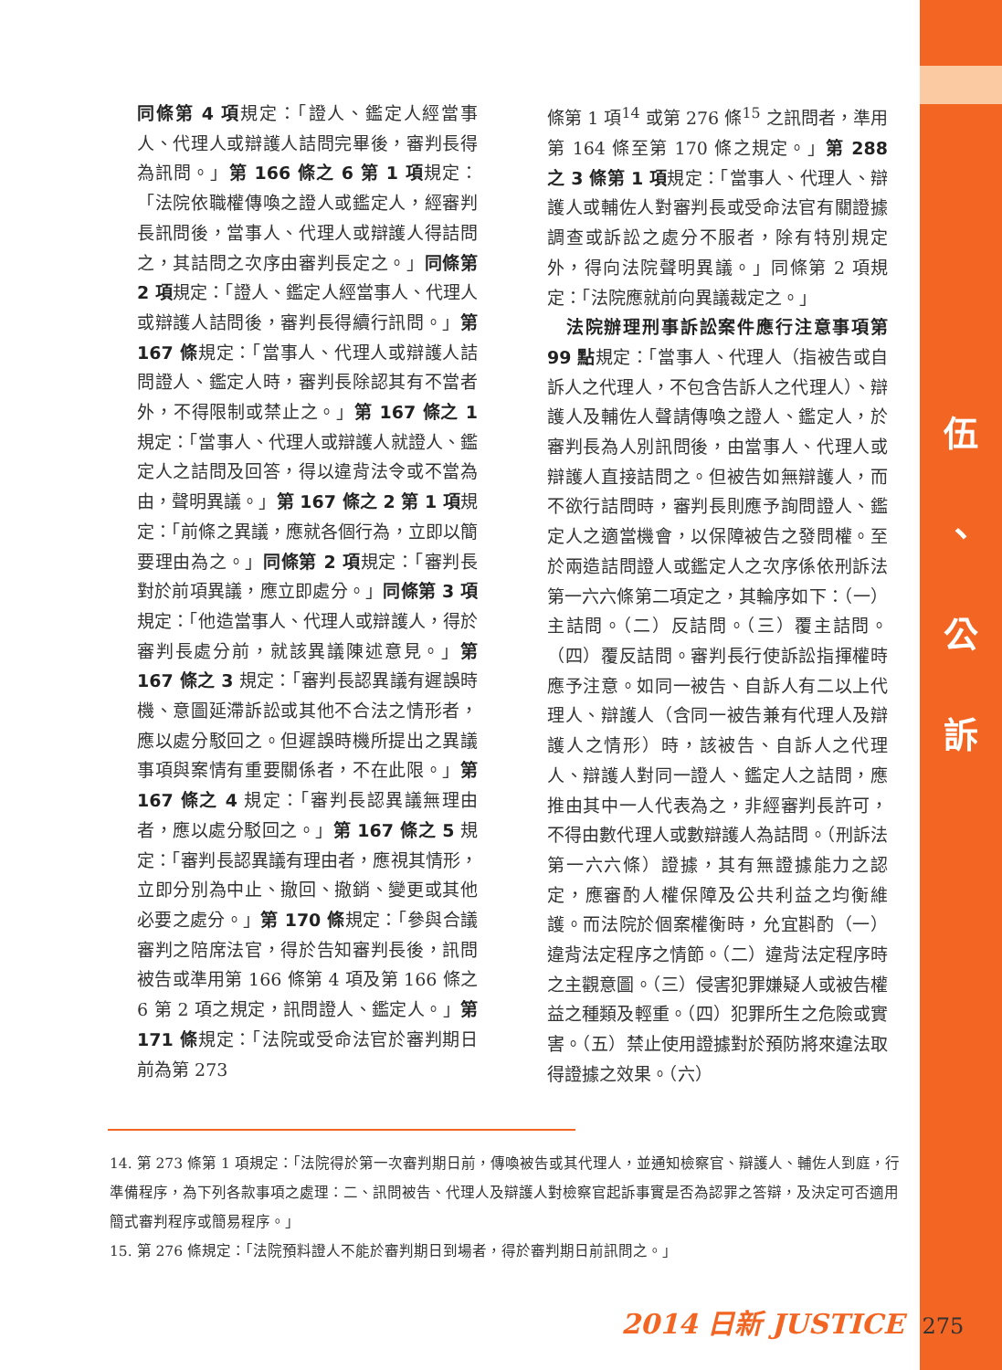同條第 4 項規定：「證人、鑑定人經當事人、代理人或辯護人詰問完畢後，審判長得為訊問。」第 166 條之 6 第 1 項規定：「法院依職權傳喚之證人或鑑定人，經審判長訊問後，當事人、代理人或辯護人得詰問之，其詰問之次序由審判長定之。」同條第 2 項規定：「證人、鑑定人經當事人、代理人或辯護人詰問後，審判長得續行訊問。」第 167 條規定：「當事人、代理人或辯護人詰問證人、鑑定人時，審判長除認其有不當者外，不得限制或禁止之。」第 167 條之 1 規定：「當事人、代理人或辯護人就證人、鑑定人之詰問及回答，得以違背法令或不當為由，聲明異議。」第 167 條之 2 第 1 項規定：「前條之異議，應就各個行為，立即以簡要理由為之。」同條第 2 項規定：「審判長對於前項異議，應立即處分。」同條第 3 項規定：「他造當事人、代理人或辯護人，得於審判長處分前，就該異議陳述意見。」第 167 條之 3 規定：「審判長認異議有遲誤時機、意圖延滯訴訟或其他不合法之情形者，應以處分駁回之。但遲誤時機所提出之異議事項與案情有重要關係者，不在此限。」第 167 條之 4 規定：「審判長認異議無理由者，應以處分駁回之。」第 167 條之 5 規定：「審判長認異議有理由者，應視其情形，立即分別為中止、撤回、撤銷、變更或其他必要之處分。」第 170 條規定：「參與合議審判之陪席法官，得於告知審判長後，訊問被告或準用第 166 條第 4 項及第 166 條之 6 第 2 項之規定，訊問證人、鑑定人。」第 171 條規定：「法院或受命法官於審判期日前為第 273
條第 1 項<sup>14</sup> 或第 276 條<sup>15</sup> 之訊問者，準用第 164 條至第 170 條之規定。」第 288 之 3 條第 1 項規定：「當事人、代理人、辯護人或輔佐人對審判長或受命法官有關證據調查或訴訟之處分不服者，除有特別規定外，得向法院聲明異議。」同條第 2 項規定：「法院應就前向異議裁定之。」
 法院辦理刑事訴訟案件應行注意事項第 99 點規定：「當事人、代理人（指被告或自訴人之代理人，不包含告訴人之代理人）、辯護人及輔佐人聲請傳喚之證人、鑑定人，於審判長為人別訊問後，由當事人、代理人或辯護人直接詰問之。但被告如無辯護人，而不欲行詰問時，審判長則應予詢問證人、鑑定人之適當機會，以保障被告之發問權。至於兩造詰問證人或鑑定人之次序係依刑訴法第一六六條第二項定之，其輪序如下：（一）主詰問。（二）反詰問。（三）覆主詰問。（四）覆反詰問。審判長行使訴訟指揮權時應予注意。如同一被告、自訴人有二以上代理人、辯護人（含同一被告兼有代理人及辯護人之情形）時，該被告、自訴人之代理人、辯護人對同一證人、鑑定人之詰問，應推由其中一人代表為之，非經審判長許可，不得由數代理人或數辯護人為詰問。（刑訴法第一六六條）證據，其有無證據能力之認定，應審酌人權保障及公共利益之均衡維護。而法院於個案權衡時，允宜斟酌（一）違背法定程序之情節。（二）違背法定程序時之主觀意圖。（三）侵害犯罪嫌疑人或被告權益之種類及輕重。（四）犯罪所生之危險或實害。（五）禁止使用證據對於預防將來違法取得證據之效果。（六）
伍
、
公
訴
14. 第 273 條第 1 項規定：「法院得於第一次審判期日前，傳喚被告或其代理人，並通知檢察官、辯護人、輔佐人到庭，行準備程序，為下列各款事項之處理：二、訊問被告、代理人及辯護人對檢察官起訴事實是否為認罪之答辯，及決定可否適用簡式審判程序或簡易程序。」
15. 第 276 條規定：「法院預料證人不能於審判期日到場者，得於審判期日前訊問之。」
2014 日新 JUSTICE 275